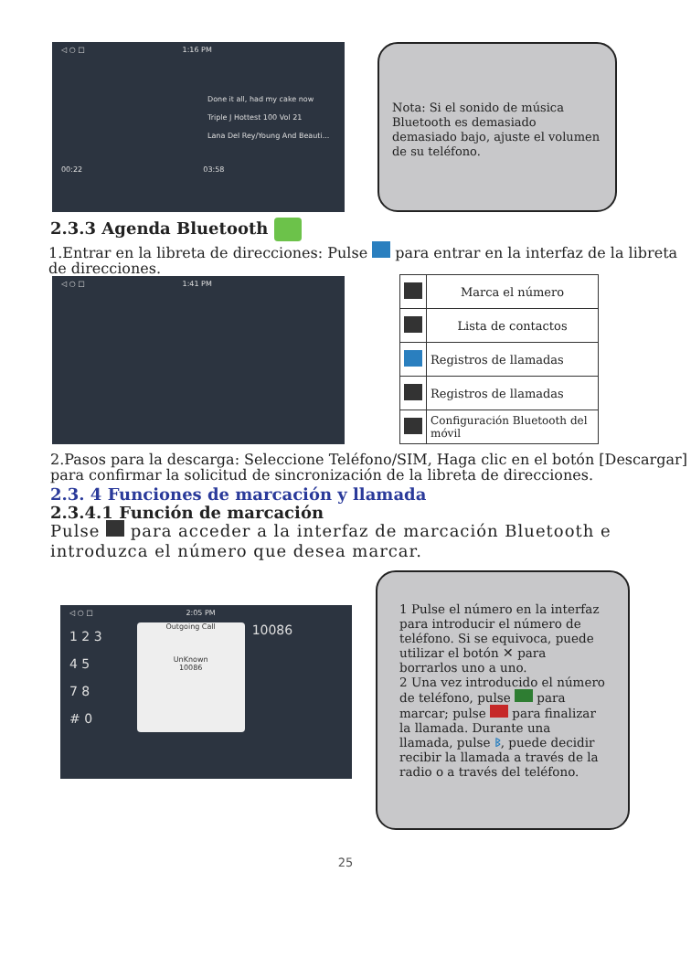◁ ○ □ 1:16 PM
Done it all, had my cake now
Triple J Hottest 100 Vol 21
Lana Del Rey/Young And Beauti...
00:22 03:58
Nota: Si el sonido de música Bluetooth es demasiado demasiado bajo, ajuste el volumen de su teléfono.
2.3.3 Agenda Bluetooth
1.Entrar en la libreta de direcciones: Pulse para entrar en la interfaz de la libreta de direcciones.
◁ ○ □ 1:41 PM
| | Marca el número |
| | Lista de contactos |
| | Registros de llamadas |
| | Registros de llamadas |
| | Configuración Bluetooth del móvil |
2.Pasos para la descarga: Seleccione Teléfono/SIM, Haga clic en el botón [Descargar] para confirmar la solicitud de sincronización de la libreta de direcciones.
2.3. 4 Funciones de marcación y llamada
2.3.4.1 Función de marcación
Pulse para acceder a la interfaz de marcación Bluetooth e introduzca el número que desea marcar.
◁ ○ □ 2:05 PM
1 2 3
4 5
7 8
# 0
Outgoing Call
UnKnown
10086
10086
1 Pulse el número en la interfaz para introducir el número de teléfono. Si se equivoca, puede utilizar el botón ✕ para borrarlos uno a uno.
2 Una vez introducido el número de teléfono, pulse para marcar; pulse para finalizar la llamada. Durante una llamada, pulse ᛒ, puede decidir recibir la llamada a través de la radio o a través del teléfono.
25